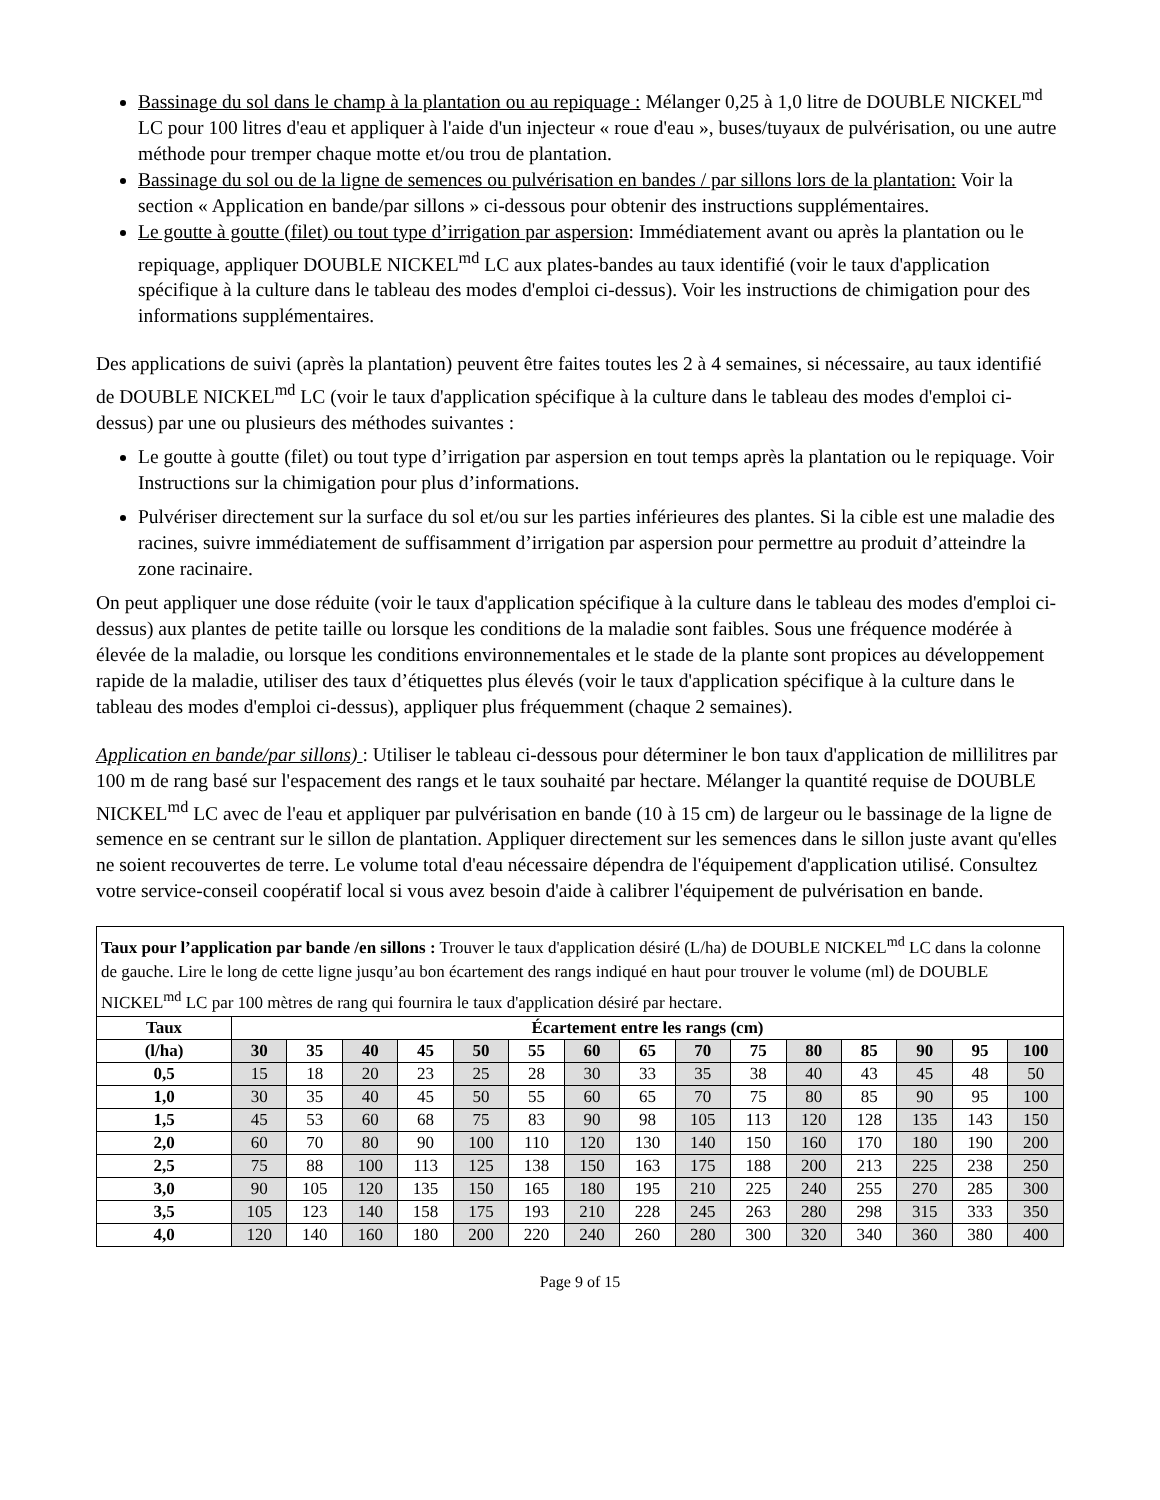Bassinage du sol dans le champ à la plantation ou au repiquage : Mélanger 0,25 à 1,0 litre de DOUBLE NICKEL<sup>md</sup> LC pour 100 litres d'eau et appliquer à l'aide d'un injecteur « roue d'eau », buses/tuyaux de pulvérisation, ou une autre méthode pour tremper chaque motte et/ou trou de plantation.
Bassinage du sol ou de la ligne de semences ou pulvérisation en bandes / par sillons lors de la plantation: Voir la section « Application en bande/par sillons » ci-dessous pour obtenir des instructions supplémentaires.
Le goutte à goutte (filet) ou tout type d’irrigation par aspersion: Immédiatement avant ou après la plantation ou le repiquage, appliquer DOUBLE NICKEL<sup>md</sup> LC aux plates-bandes au taux identifié (voir le taux d'application spécifique à la culture dans le tableau des modes d'emploi ci-dessus). Voir les instructions de chimigation pour des informations supplémentaires.
Des applications de suivi (après la plantation) peuvent être faites toutes les 2 à 4 semaines, si nécessaire, au taux identifié de DOUBLE NICKEL<sup>md</sup> LC (voir le taux d'application spécifique à la culture dans le tableau des modes d'emploi ci-dessus) par une ou plusieurs des méthodes suivantes :
Le goutte à goutte (filet) ou tout type d’irrigation par aspersion en tout temps après la plantation ou le repiquage. Voir Instructions sur la chimigation pour plus d’informations.
Pulvériser directement sur la surface du sol et/ou sur les parties inférieures des plantes. Si la cible est une maladie des racines, suivre immédiatement de suffisamment d’irrigation par aspersion pour permettre au produit d’atteindre la zone racinaire.
On peut appliquer une dose réduite (voir le taux d'application spécifique à la culture dans le tableau des modes d'emploi ci-dessus) aux plantes de petite taille ou lorsque les conditions de la maladie sont faibles. Sous une fréquence modérée à élevée de la maladie, ou lorsque les conditions environnementales et le stade de la plante sont propices au développement rapide de la maladie, utiliser des taux d’étiquettes plus élevés (voir le taux d'application spécifique à la culture dans le tableau des modes d'emploi ci-dessus), appliquer plus fréquemment (chaque 2 semaines).
Application en bande/par sillons) : Utiliser le tableau ci-dessous pour déterminer le bon taux d'application de millilitres par 100 m de rang basé sur l'espacement des rangs et le taux souhaité par hectare. Mélanger la quantité requise de DOUBLE NICKEL<sup>md</sup> LC avec de l'eau et appliquer par pulvérisation en bande (10 à 15 cm) de largeur ou le bassinage de la ligne de semence en se centrant sur le sillon de plantation. Appliquer directement sur les semences dans le sillon juste avant qu'elles ne soient recouvertes de terre. Le volume total d'eau nécessaire dépendra de l'équipement d'application utilisé. Consultez votre service-conseil coopératif local si vous avez besoin d'aide à calibrer l'équipement de pulvérisation en bande.
| Taux pour l’application par bande /en sillons : Trouver le taux d'application désiré (L/ha) de DOUBLE NICKEL<sup>md</sup> LC dans la colonne de gauche. Lire le long de cette ligne jusqu’au bon écartement des rangs indiqué en haut pour trouver le volume (ml) de DOUBLE NICKEL<sup>md</sup> LC par 100 mètres de rang qui fournira le taux d'application désiré par hectare. | | | | | | | | | | | | | | | |
| Taux | Écartement entre les rangs (cm) | | | | | | | | | | | | | | |
| (l/ha) | 30 | 35 | 40 | 45 | 50 | 55 | 60 | 65 | 70 | 75 | 80 | 85 | 90 | 95 | 100 |
| 0,5 | 15 | 18 | 20 | 23 | 25 | 28 | 30 | 33 | 35 | 38 | 40 | 43 | 45 | 48 | 50 |
| 1,0 | 30 | 35 | 40 | 45 | 50 | 55 | 60 | 65 | 70 | 75 | 80 | 85 | 90 | 95 | 100 |
| 1,5 | 45 | 53 | 60 | 68 | 75 | 83 | 90 | 98 | 105 | 113 | 120 | 128 | 135 | 143 | 150 |
| 2,0 | 60 | 70 | 80 | 90 | 100 | 110 | 120 | 130 | 140 | 150 | 160 | 170 | 180 | 190 | 200 |
| 2,5 | 75 | 88 | 100 | 113 | 125 | 138 | 150 | 163 | 175 | 188 | 200 | 213 | 225 | 238 | 250 |
| 3,0 | 90 | 105 | 120 | 135 | 150 | 165 | 180 | 195 | 210 | 225 | 240 | 255 | 270 | 285 | 300 |
| 3,5 | 105 | 123 | 140 | 158 | 175 | 193 | 210 | 228 | 245 | 263 | 280 | 298 | 315 | 333 | 350 |
| 4,0 | 120 | 140 | 160 | 180 | 200 | 220 | 240 | 260 | 280 | 300 | 320 | 340 | 360 | 380 | 400 |
Page 9 of 15